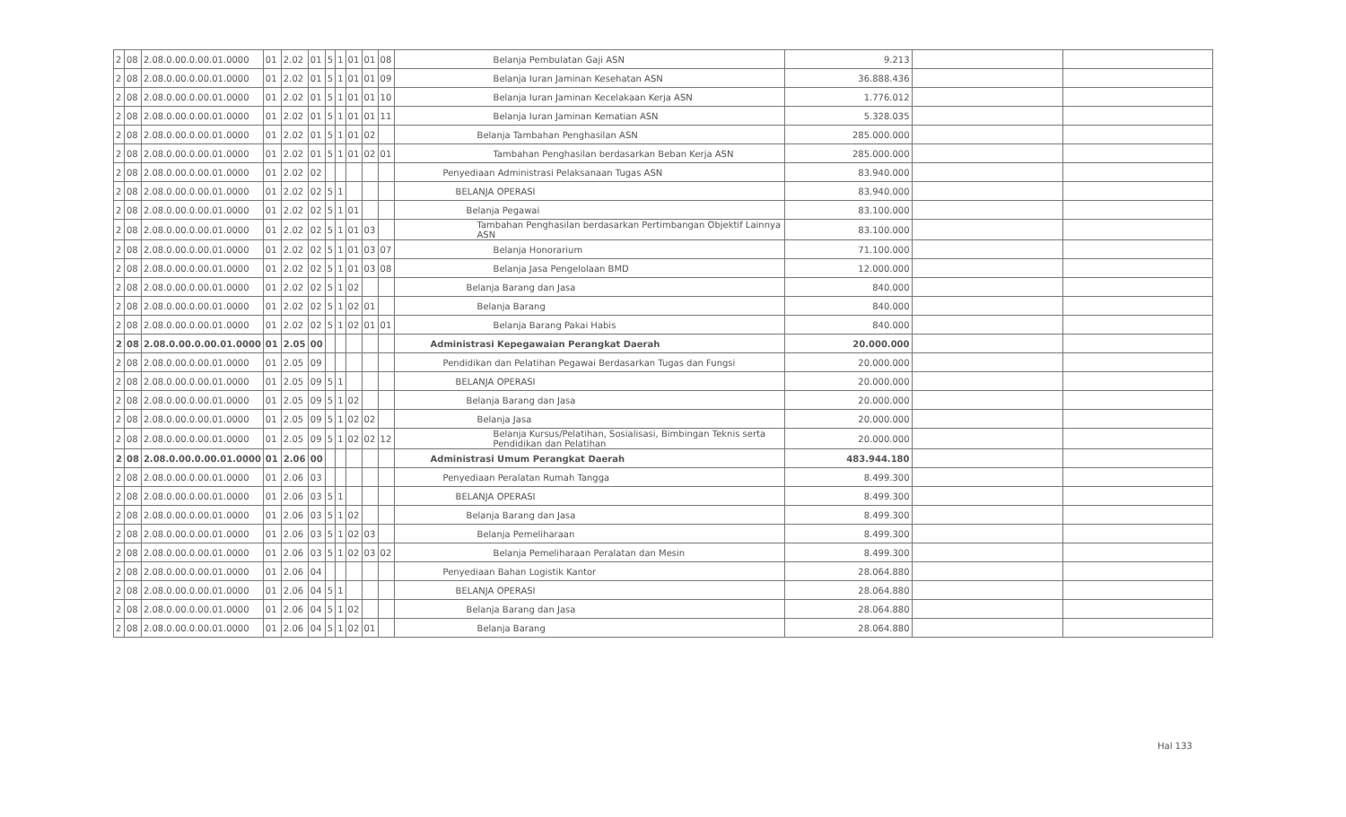| 2 | 08 | 2.08.0.00.0.00.01.0000 | 01 | 2.02 | 01 | 5 | 1 | 01 | 01 | 08 | Belanja Pembulatan Gaji ASN | 9.213 | | |
| 2 | 08 | 2.08.0.00.0.00.01.0000 | 01 | 2.02 | 01 | 5 | 1 | 01 | 01 | 09 | Belanja Iuran Jaminan Kesehatan ASN | 36.888.436 | | |
| 2 | 08 | 2.08.0.00.0.00.01.0000 | 01 | 2.02 | 01 | 5 | 1 | 01 | 01 | 10 | Belanja Iuran Jaminan Kecelakaan Kerja ASN | 1.776.012 | | |
| 2 | 08 | 2.08.0.00.0.00.01.0000 | 01 | 2.02 | 01 | 5 | 1 | 01 | 01 | 11 | Belanja Iuran Jaminan Kematian ASN | 5.328.035 | | |
| 2 | 08 | 2.08.0.00.0.00.01.0000 | 01 | 2.02 | 01 | 5 | 1 | 01 | 02 | | Belanja Tambahan Penghasilan ASN | 285.000.000 | | |
| 2 | 08 | 2.08.0.00.0.00.01.0000 | 01 | 2.02 | 01 | 5 | 1 | 01 | 02 | 01 | Tambahan Penghasilan berdasarkan Beban Kerja ASN | 285.000.000 | | |
| 2 | 08 | 2.08.0.00.0.00.01.0000 | 01 | 2.02 | 02 | | | | | | Penyediaan Administrasi Pelaksanaan Tugas ASN | 83.940.000 | | |
| 2 | 08 | 2.08.0.00.0.00.01.0000 | 01 | 2.02 | 02 | 5 | 1 | | | | BELANJA OPERASI | 83.940.000 | | |
| 2 | 08 | 2.08.0.00.0.00.01.0000 | 01 | 2.02 | 02 | 5 | 1 | 01 | | | Belanja Pegawai | 83.100.000 | | |
| 2 | 08 | 2.08.0.00.0.00.01.0000 | 01 | 2.02 | 02 | 5 | 1 | 01 | 03 | | Tambahan Penghasilan berdasarkan Pertimbangan Objektif Lainnya ASN | 83.100.000 | | |
| 2 | 08 | 2.08.0.00.0.00.01.0000 | 01 | 2.02 | 02 | 5 | 1 | 01 | 03 | 07 | Belanja Honorarium | 71.100.000 | | |
| 2 | 08 | 2.08.0.00.0.00.01.0000 | 01 | 2.02 | 02 | 5 | 1 | 01 | 03 | 08 | Belanja Jasa Pengelolaan BMD | 12.000.000 | | |
| 2 | 08 | 2.08.0.00.0.00.01.0000 | 01 | 2.02 | 02 | 5 | 1 | 02 | | | Belanja Barang dan Jasa | 840.000 | | |
| 2 | 08 | 2.08.0.00.0.00.01.0000 | 01 | 2.02 | 02 | 5 | 1 | 02 | 01 | | Belanja Barang | 840.000 | | |
| 2 | 08 | 2.08.0.00.0.00.01.0000 | 01 | 2.02 | 02 | 5 | 1 | 02 | 01 | 01 | Belanja Barang Pakai Habis | 840.000 | | |
| 2 | 08 | 2.08.0.00.0.00.01.0000 | 01 | 2.05 | 00 | | | | | | Administrasi Kepegawaian Perangkat Daerah | 20.000.000 | | |
| 2 | 08 | 2.08.0.00.0.00.01.0000 | 01 | 2.05 | 09 | | | | | | Pendidikan dan Pelatihan Pegawai Berdasarkan Tugas dan Fungsi | 20.000.000 | | |
| 2 | 08 | 2.08.0.00.0.00.01.0000 | 01 | 2.05 | 09 | 5 | 1 | | | | BELANJA OPERASI | 20.000.000 | | |
| 2 | 08 | 2.08.0.00.0.00.01.0000 | 01 | 2.05 | 09 | 5 | 1 | 02 | | | Belanja Barang dan Jasa | 20.000.000 | | |
| 2 | 08 | 2.08.0.00.0.00.01.0000 | 01 | 2.05 | 09 | 5 | 1 | 02 | 02 | | Belanja Jasa | 20.000.000 | | |
| 2 | 08 | 2.08.0.00.0.00.01.0000 | 01 | 2.05 | 09 | 5 | 1 | 02 | 02 | 12 | Belanja Kursus/Pelatihan, Sosialisasi, Bimbingan Teknis serta Pendidikan dan Pelatihan | 20.000.000 | | |
| 2 | 08 | 2.08.0.00.0.00.01.0000 | 01 | 2.06 | 00 | | | | | | Administrasi Umum Perangkat Daerah | 483.944.180 | | |
| 2 | 08 | 2.08.0.00.0.00.01.0000 | 01 | 2.06 | 03 | | | | | | Penyediaan Peralatan Rumah Tangga | 8.499.300 | | |
| 2 | 08 | 2.08.0.00.0.00.01.0000 | 01 | 2.06 | 03 | 5 | 1 | | | | BELANJA OPERASI | 8.499.300 | | |
| 2 | 08 | 2.08.0.00.0.00.01.0000 | 01 | 2.06 | 03 | 5 | 1 | 02 | | | Belanja Barang dan Jasa | 8.499.300 | | |
| 2 | 08 | 2.08.0.00.0.00.01.0000 | 01 | 2.06 | 03 | 5 | 1 | 02 | 03 | | Belanja Pemeliharaan | 8.499.300 | | |
| 2 | 08 | 2.08.0.00.0.00.01.0000 | 01 | 2.06 | 03 | 5 | 1 | 02 | 03 | 02 | Belanja Pemeliharaan Peralatan dan Mesin | 8.499.300 | | |
| 2 | 08 | 2.08.0.00.0.00.01.0000 | 01 | 2.06 | 04 | | | | | | Penyediaan Bahan Logistik Kantor | 28.064.880 | | |
| 2 | 08 | 2.08.0.00.0.00.01.0000 | 01 | 2.06 | 04 | 5 | 1 | | | | BELANJA OPERASI | 28.064.880 | | |
| 2 | 08 | 2.08.0.00.0.00.01.0000 | 01 | 2.06 | 04 | 5 | 1 | 02 | | | Belanja Barang dan Jasa | 28.064.880 | | |
| 2 | 08 | 2.08.0.00.0.00.01.0000 | 01 | 2.06 | 04 | 5 | 1 | 02 | 01 | | Belanja Barang | 28.064.880 | | |
Hal 133